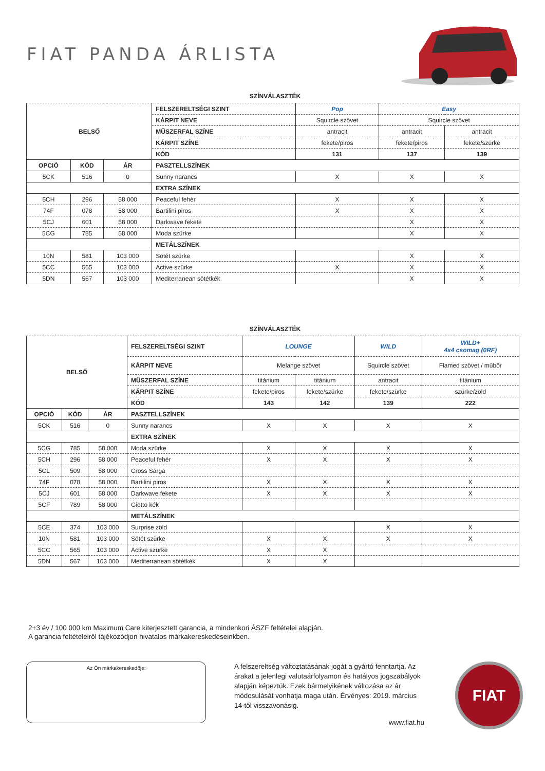FIAT PANDA ÁRLISTA
SZÍNVÁLASZTÉK
| BELSŐ | | | FELSZERELTSÉGI SZINT | Pop | Easy | |
| | | | KÁRPIT NEVE | Squircle szövet | Squircle szövet | |
| | | | MŰSZERFAL SZÍNE | antracit | antracit | antracit |
| | | | KÁRPIT SZÍNE | fekete/piros | fekete/piros | fekete/szürke |
| | | | KÓD | 131 | 137 | 139 |
| OPCIÓ | KÓD | ÁR | PASZTELLSZÍNEK | | | |
| 5CK | 516 | 0 | Sunny narancs | X | X | X |
| | | | EXTRA SZÍNEK | | | |
| 5CH | 296 | 58 000 | Peaceful fehér | X | X | X |
| 74F | 078 | 58 000 | Bartilini piros | X | X | X |
| 5CJ | 601 | 58 000 | Darkwave fekete | | X | X |
| 5CG | 785 | 58 000 | Moda szürke | | X | X |
| | | | METÁLSZÍNEK | | | |
| 10N | 581 | 103 000 | Sötét szürke | | X | X |
| 5CC | 565 | 103 000 | Active szürke | X | X | X |
| 5DN | 567 | 103 000 | Mediterranean sötétkék | | X | X |
SZÍNVÁLASZTÉK
| BELSŐ | | | FELSZERELTSÉGI SZINT | LOUNGE | | WILD | WILD+ 4x4 csomag (0RF) |
| | | | KÁRPIT NEVE | Melange szövet | | Squircle szövet | Flamed szövet / műbőr |
| | | | MŰSZERFAL SZÍNE | titánium | titánium | antracit | titánium |
| | | | KÁRPIT SZÍNE | fekete/piros | fekete/szürke | fekete/szürke | szürke/zöld |
| | | | KÓD | 143 | 142 | 139 | 222 |
| OPCIÓ | KÓD | ÁR | PASZTELLSZÍNEK | | | | |
| 5CK | 516 | 0 | Sunny narancs | X | X | X | X |
| | | | EXTRA SZÍNEK | | | | |
| 5CG | 785 | 58 000 | Moda szürke | X | X | X | X |
| 5CH | 296 | 58 000 | Peaceful fehér | X | X | X | X |
| 5CL | 509 | 58 000 | Cross Sárga | | | | |
| 74F | 078 | 58 000 | Bartilini piros | X | X | X | X |
| 5CJ | 601 | 58 000 | Darkwave fekete | X | X | X | X |
| 5CF | 789 | 58 000 | Giotto kék | | | | |
| | | | METÁLSZÍNEK | | | | |
| 5CE | 374 | 103 000 | Surprise zöld | | | X | X |
| 10N | 581 | 103 000 | Sötét szürke | X | X | X | X |
| 5CC | 565 | 103 000 | Active szürke | X | X | | |
| 5DN | 567 | 103 000 | Mediterranean sötétkék | X | X | | |
2+3 év / 100 000 km Maximum Care kiterjesztett garancia, a mindenkori ÁSZF feltételei alapján.
A garancia feltételeiről tájékozódjon hivatalos márkakereskedéseinkben.
Az Ön márkakereskedője:
A felszereltség változtatásának jogát a gyártó fenntartja. Az árakat a jelenlegi valutaárfolyamon és hatályos jogszabályok alapján képeztük. Ezek bármelyikének változása az ár módosulását vonhatja maga után. Érvényes: 2019. március 14-től visszavonásig.
www.fiat.hu
FIAT